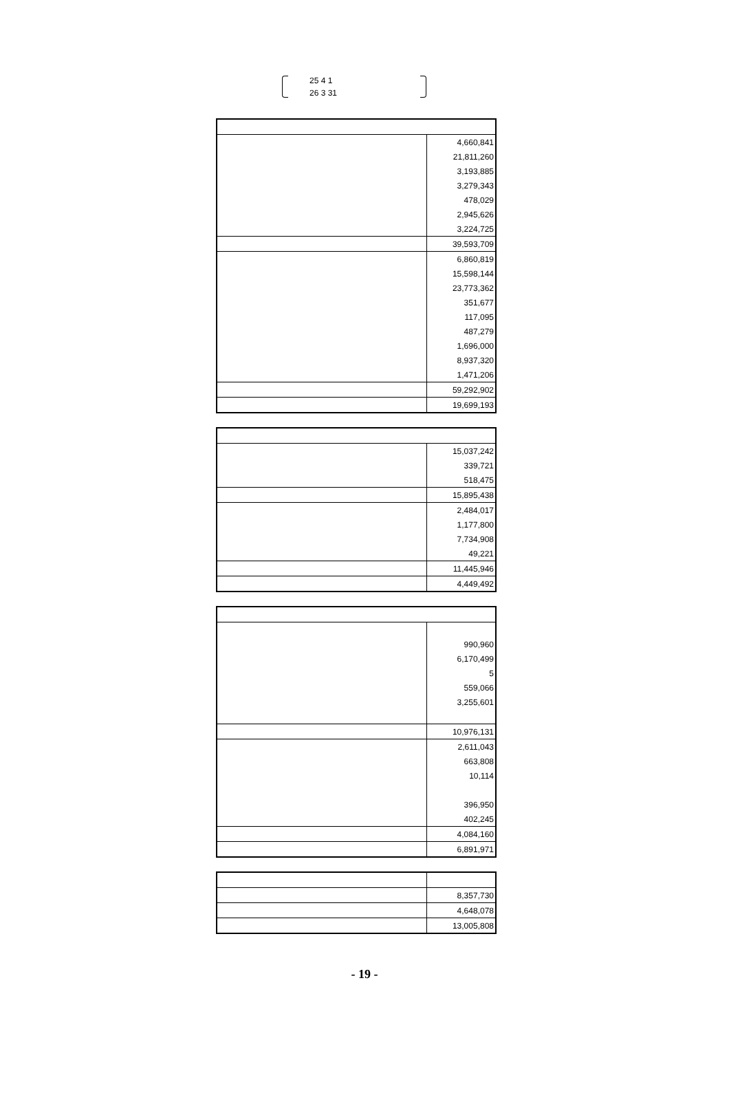25 4 1
26 3 31
| | 4,660,841 |
| | 21,811,260 |
| | 3,193,885 |
| | 3,279,343 |
| | 478,029 |
| | 2,945,626 |
| | 3,224,725 |
| | 39,593,709 |
| | 6,860,819 |
| | 15,598,144 |
| | 23,773,362 |
| | 351,677 |
| | 117,095 |
| | 487,279 |
| | 1,696,000 |
| | 8,937,320 |
| | 1,471,206 |
| | 59,292,902 |
| | 19,699,193 |
| | 15,037,242 |
| | 339,721 |
| | 518,475 |
| | 15,895,438 |
| | 2,484,017 |
| | 1,177,800 |
| | 7,734,908 |
| | 49,221 |
| | 11,445,946 |
| | 4,449,492 |
| | 990,960 |
| | 6,170,499 |
| | 5 |
| | 559,066 |
| | 3,255,601 |
| | 10,976,131 |
| | 2,611,043 |
| | 663,808 |
| | 10,114 |
| | 396,950 |
| | 402,245 |
| | 4,084,160 |
| | 6,891,971 |
| | 8,357,730 |
| | 4,648,078 |
| | 13,005,808 |
- 19 -